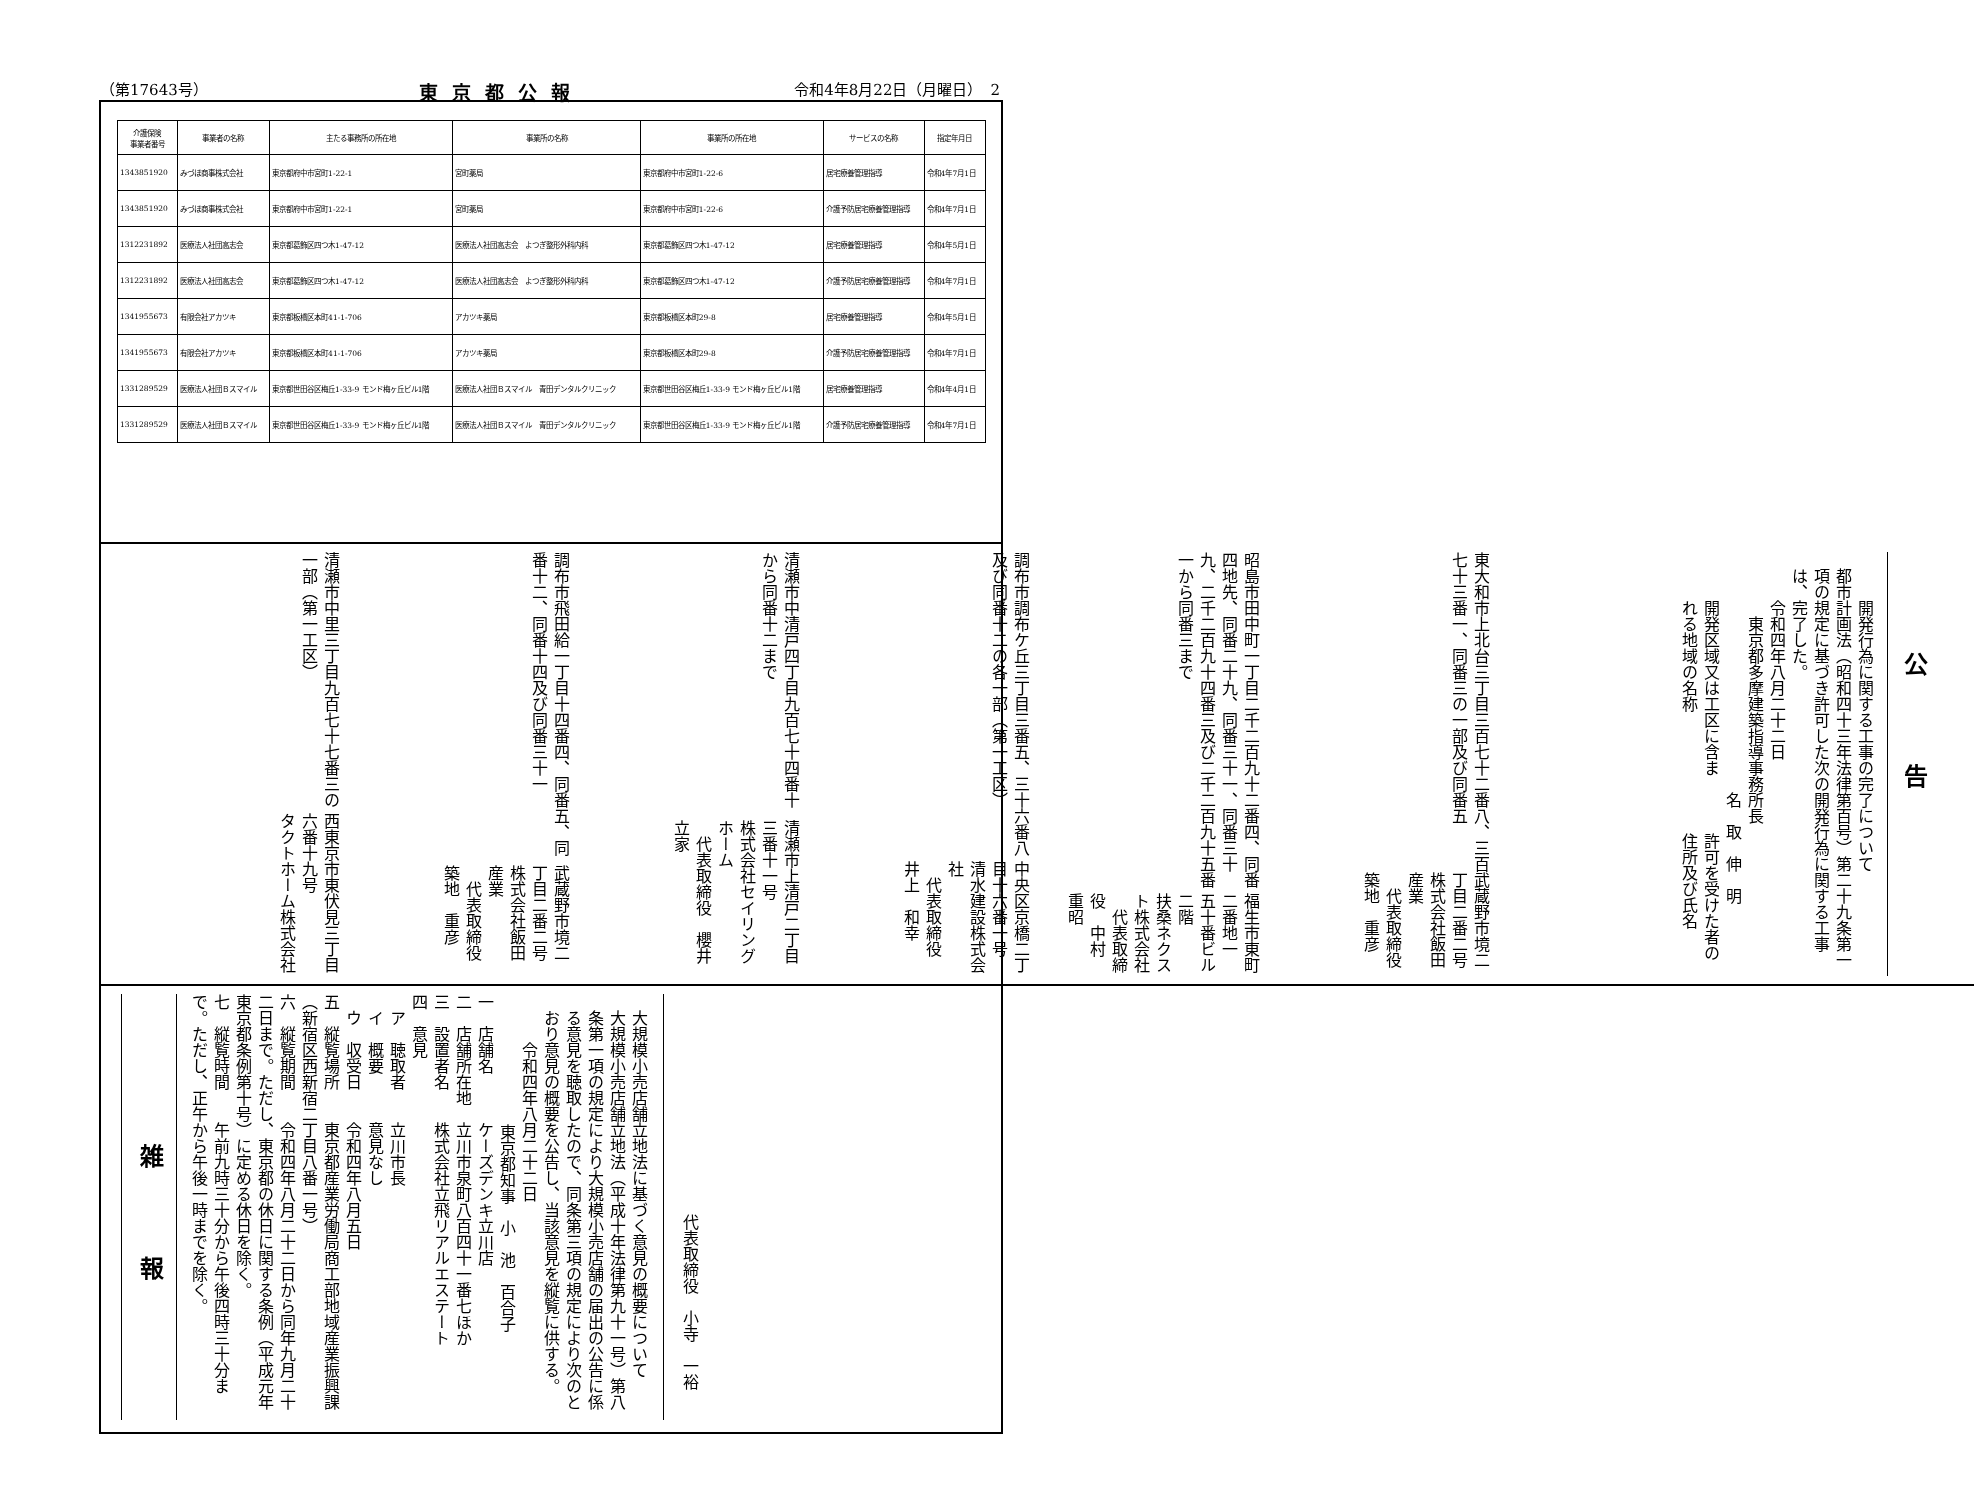（第17643号） 東京都公報 令和4年8月22日（月曜日）　2
| 介護保険 事業者番号 | 事業者の名称 | 主たる事務所の所在地 | 事業所の名称 | 事業所の所在地 | サービスの名称 | 指定年月日 |
| --- | --- | --- | --- | --- | --- | --- |
| 1343851920 | みづほ商事株式会社 | 東京都府中市宮町1-22-1 | 宮町薬局 | 東京都府中市宮町1-22-6 | 居宅療養管理指導 | 令和4年7月1日 |
| 1343851920 | みづほ商事株式会社 | 東京都府中市宮町1-22-1 | 宮町薬局 | 東京都府中市宮町1-22-6 | 介護予防居宅療養管理指導 | 令和4年7月1日 |
| 1312231892 | 医療法人社団高志会 | 東京都葛飾区四つ木1-47-12 | 医療法人社団高志会 よつぎ整形外科内科 | 東京都葛飾区四つ木1-47-12 | 居宅療養管理指導 | 令和4年5月1日 |
| 1312231892 | 医療法人社団高志会 | 東京都葛飾区四つ木1-47-12 | 医療法人社団高志会 よつぎ整形外科内科 | 東京都葛飾区四つ木1-47-12 | 介護予防居宅療養管理指導 | 令和4年7月1日 |
| 1341955673 | 有限会社アカツキ | 東京都板橋区本町41-1-706 | アカツキ薬局 | 東京都板橋区本町29-8 | 居宅療養管理指導 | 令和4年5月1日 |
| 1341955673 | 有限会社アカツキ | 東京都板橋区本町41-1-706 | アカツキ薬局 | 東京都板橋区本町29-8 | 介護予防居宅療養管理指導 | 令和4年7月1日 |
| 1331289529 | 医療法人社団Ｂスマイル | 東京都世田谷区梅丘1-33-9 モンド梅ヶ丘ビル1階 | 医療法人社団Ｂスマイル 青田デンタルクリニック | 東京都世田谷区梅丘1-33-9 モンド梅ヶ丘ビル1階 | 居宅療養管理指導 | 令和4年4月1日 |
| 1331289529 | 医療法人社団Ｂスマイル | 東京都世田谷区梅丘1-33-9 モンド梅ヶ丘ビル1階 | 医療法人社団Ｂスマイル 青田デンタルクリニック | 東京都世田谷区梅丘1-33-9 モンド梅ヶ丘ビル1階 | 介護予防居宅療養管理指導 | 令和4年7月1日 |
公 告
開発行為に関する工事の完了について
都市計画法（昭和四十三年法律第百号）第二十九条第一項の規定に基づき許可した次の開発行為に関する工事は、完了した。
令和四年八月二十二日
東京都多摩建築指導事務所長
名　取　伸　明
開発区域又は工区に含まれる地域の名称
許可を受けた者の住所及び氏名
東大和市上北台三丁目三百七十二番八、三百七十三番一、同番三の一部及び同番五
武蔵野市境二丁目二番二号
株式会社飯田産業
　代表取締役　築地　重彦
昭島市田中町一丁目二千二百九十二番四、同番四地先、同番二十九、同番三十一、同番三十九、二千二百九十四番三及び二千二百九十五番一から同番三まで
福生市東町二番地一　五十番ビル二階
扶桑ネクスト株式会社
　代表取締役　中村　重昭
調布市調布ケ丘三丁目三番五、三十六番八及び同番十二の各一部（第一工区）
中央区京橋二丁目十六番一号
清水建設株式会社
　代表取締役　井上　和幸
清瀬市中清戸四丁目九百七十四番十から同番十二まで
清瀬市上清戸二丁目三番十一号
株式会社セイリングホーム
　代表取締役　櫻井　立家
調布市飛田給一丁目十四番四、同番五、同番十二、同番十四及び同番三十一
武蔵野市境二丁目二番二号
株式会社飯田産業
　代表取締役　築地　重彦
清瀬市中里三丁目九百七十七番三の一部（第一工区）
西東京市東伏見三丁目六番十九号
タクトホーム株式会社
代表取締役　小寺　一裕
大規模小売店舗立地法に基づく意見の概要について
大規模小売店舗立地法（平成十年法律第九十一号）第八条第一項の規定により大規模小売店舗の届出の公告に係る意見を聴取したので、同条第三項の規定により次のとおり意見の概要を公告し、当該意見を縦覧に供する。
令和四年八月二十二日
東京都知事　小　池　百合子
一　店舗名　　　ケーズデンキ立川店
二　店舗所在地　立川市泉町八百四十一番七ほか
三　設置者名　　株式会社立飛リアルエステート
四　意見
　ア　聴取者　　立川市長
　イ　概要　　　意見なし
　ウ　収受日　　令和四年八月五日
五　縦覧場所　　東京都産業労働局商工部地域産業振興課（新宿区西新宿二丁目八番一号）
六　縦覧期間　　令和四年八月二十二日から同年九月二十二日まで。ただし、東京都の休日に関する条例（平成元年東京都条例第十号）に定める休日を除く。
七　縦覧時間　　午前九時三十分から午後四時三十分まで。ただし、正午から午後一時までを除く。
雑 報